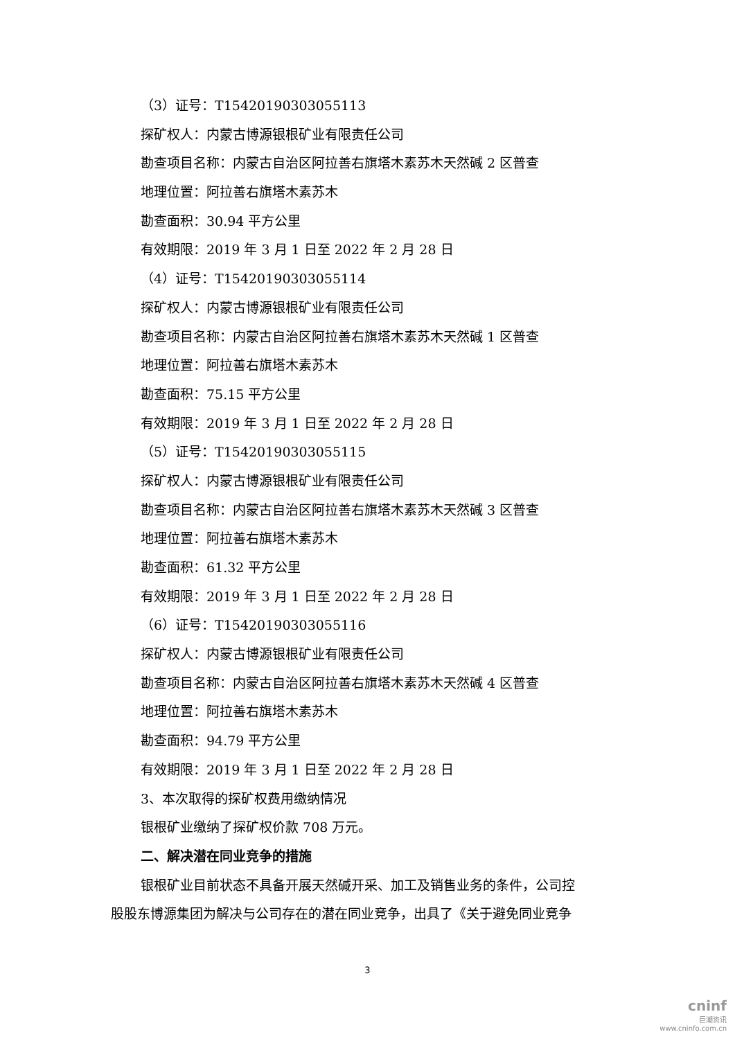（3）证号：T15420190303055113
探矿权人：内蒙古博源银根矿业有限责任公司
勘查项目名称：内蒙古自治区阿拉善右旗塔木素苏木天然碱 2 区普查
地理位置：阿拉善右旗塔木素苏木
勘查面积：30.94 平方公里
有效期限：2019 年 3 月 1 日至 2022 年 2 月 28 日
（4）证号：T15420190303055114
探矿权人：内蒙古博源银根矿业有限责任公司
勘查项目名称：内蒙古自治区阿拉善右旗塔木素苏木天然碱 1 区普查
地理位置：阿拉善右旗塔木素苏木
勘查面积：75.15 平方公里
有效期限：2019 年 3 月 1 日至 2022 年 2 月 28 日
（5）证号：T15420190303055115
探矿权人：内蒙古博源银根矿业有限责任公司
勘查项目名称：内蒙古自治区阿拉善右旗塔木素苏木天然碱 3 区普查
地理位置：阿拉善右旗塔木素苏木
勘查面积：61.32 平方公里
有效期限：2019 年 3 月 1 日至 2022 年 2 月 28 日
（6）证号：T15420190303055116
探矿权人：内蒙古博源银根矿业有限责任公司
勘查项目名称：内蒙古自治区阿拉善右旗塔木素苏木天然碱 4 区普查
地理位置：阿拉善右旗塔木素苏木
勘查面积：94.79 平方公里
有效期限：2019 年 3 月 1 日至 2022 年 2 月 28 日
3、本次取得的探矿权费用缴纳情况
银根矿业缴纳了探矿权价款 708 万元。
二、解决潜在同业竞争的措施
银根矿业目前状态不具备开展天然碱开采、加工及销售业务的条件，公司控
股股东博源集团为解决与公司存在的潜在同业竞争，出具了《关于避免同业竞争
3
cninf
巨潮资讯
www.cninfo.com.cn